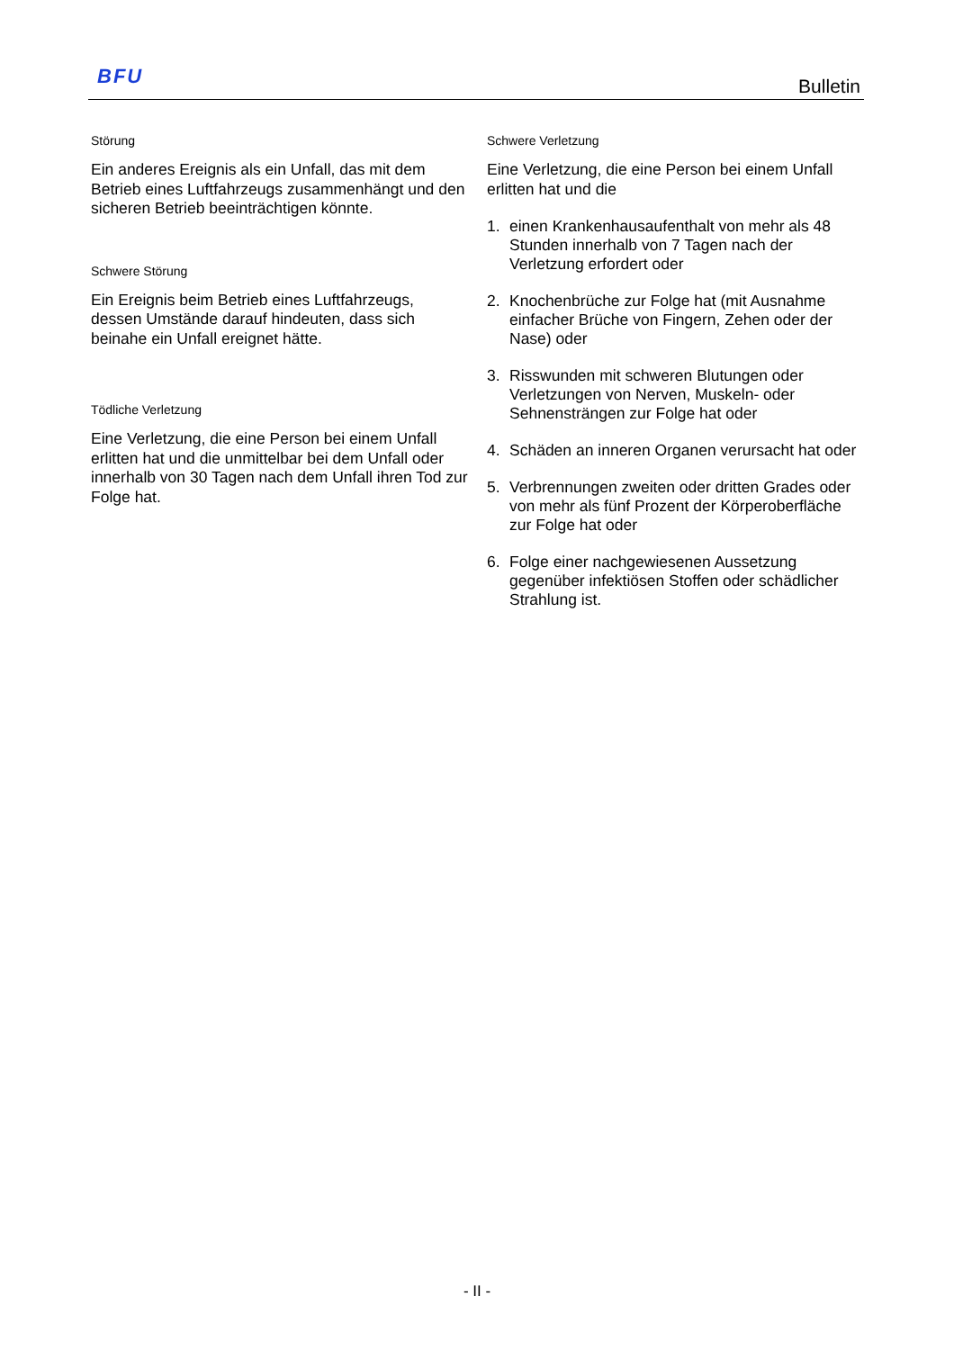BFU Bulletin
Störung
Ein anderes Ereignis als ein Unfall, das mit dem Betrieb eines Luftfahrzeugs zusammenhängt und den sicheren Betrieb beeinträchtigen könnte.
Schwere Störung
Ein Ereignis beim Betrieb eines Luftfahrzeugs, dessen Umstände darauf hindeuten, dass sich beinahe ein Unfall ereignet hätte.
Tödliche Verletzung
Eine Verletzung, die eine Person bei einem Unfall erlitten hat und die unmittelbar bei dem Unfall oder innerhalb von 30 Tagen nach dem Unfall ihren Tod zur Folge hat.
Schwere Verletzung
Eine Verletzung, die eine Person bei einem Unfall erlitten hat und die
1. einen Krankenhausaufenthalt von mehr als 48 Stunden innerhalb von 7 Tagen nach der Verletzung erfordert oder
2. Knochenbrüche zur Folge hat (mit Ausnahme einfacher Brüche von Fingern, Zehen oder der Nase) oder
3. Risswunden mit schweren Blutungen oder Verletzungen von Nerven, Muskeln- oder Sehnensträngen zur Folge hat oder
4. Schäden an inneren Organen verursacht hat oder
5. Verbrennungen zweiten oder dritten Grades oder von mehr als fünf Prozent der Körperoberfläche zur Folge hat oder
6. Folge einer nachgewiesenen Aussetzung gegenüber infektiösen Stoffen oder schädlicher Strahlung ist.
- II -